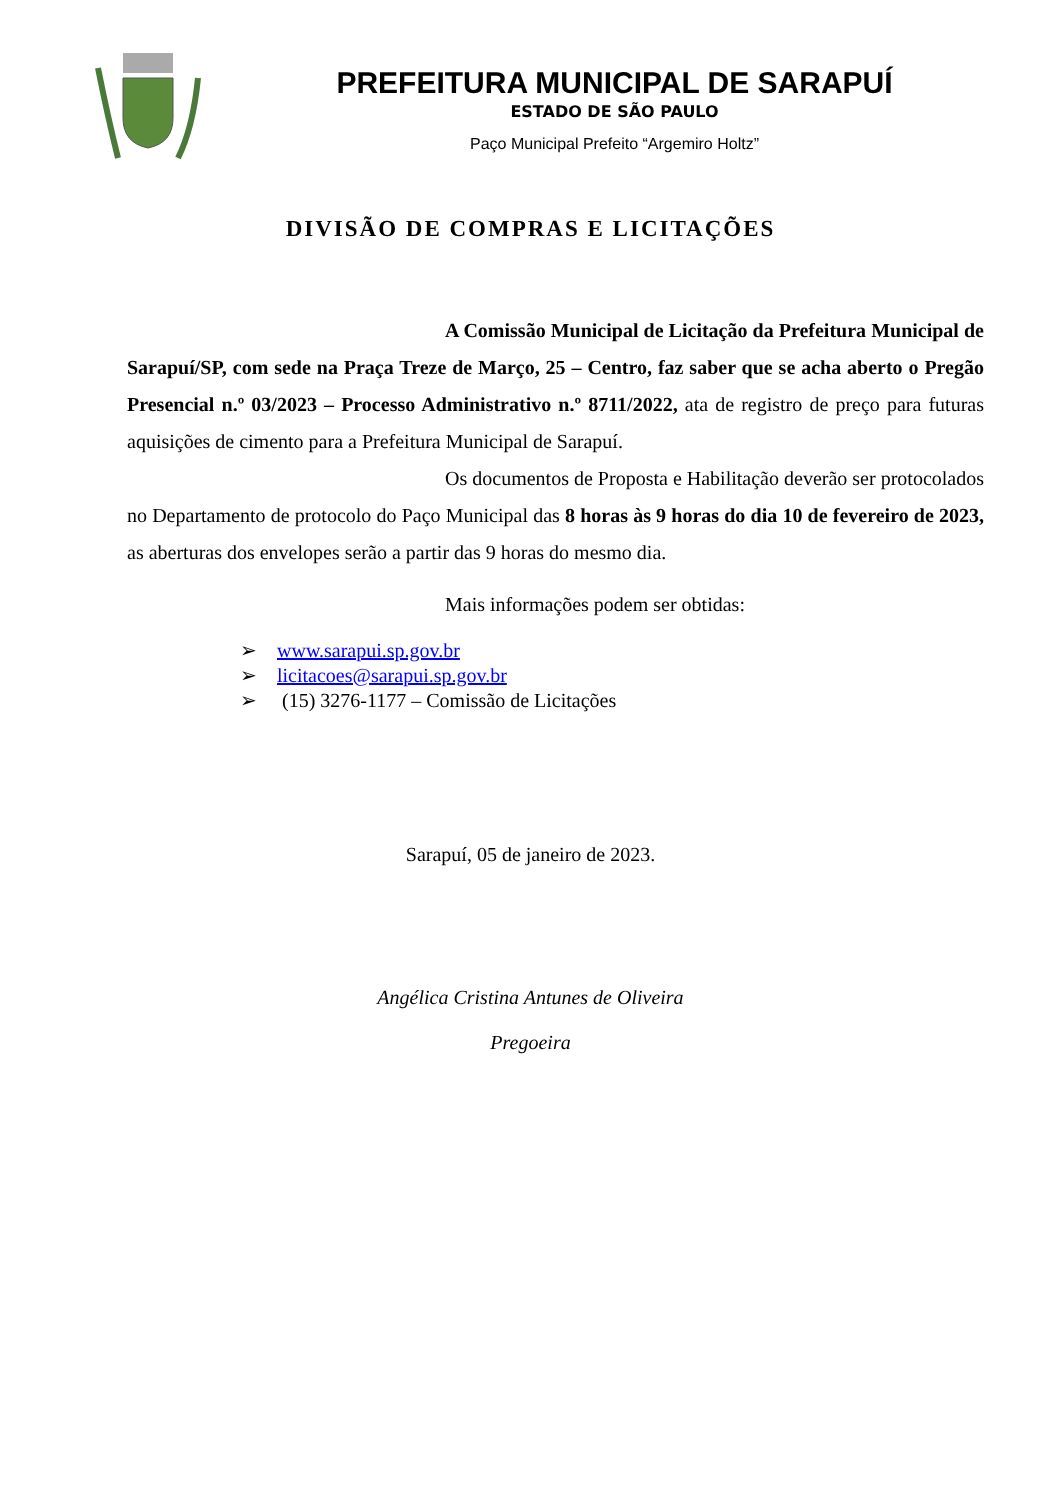PREFEITURA MUNICIPAL DE SARAPUÍ
ESTADO DE SÃO PAULO
Paço Municipal Prefeito “Argemiro Holtz”
DIVISÃO DE COMPRAS E LICITAÇÕES
A Comissão Municipal de Licitação da Prefeitura Municipal de Sarapuí/SP, com sede na Praça Treze de Março, 25 – Centro, faz saber que se acha aberto o Pregão Presencial n.º 03/2023 – Processo Administrativo n.º 8711/2022, ata de registro de preço para futuras aquisições de cimento para a Prefeitura Municipal de Sarapuí.
Os documentos de Proposta e Habilitação deverão ser protocolados no Departamento de protocolo do Paço Municipal das 8 horas às 9 horas do dia 10 de fevereiro de 2023, as aberturas dos envelopes serão a partir das 9 horas do mesmo dia.
Mais informações podem ser obtidas:
➢ www.sarapui.sp.gov.br
➢ licitacoes@sarapui.sp.gov.br
➢ (15) 3276-1177 – Comissão de Licitações
Sarapuí, 05 de janeiro de 2023.
Angélica Cristina Antunes de Oliveira
Pregoeira